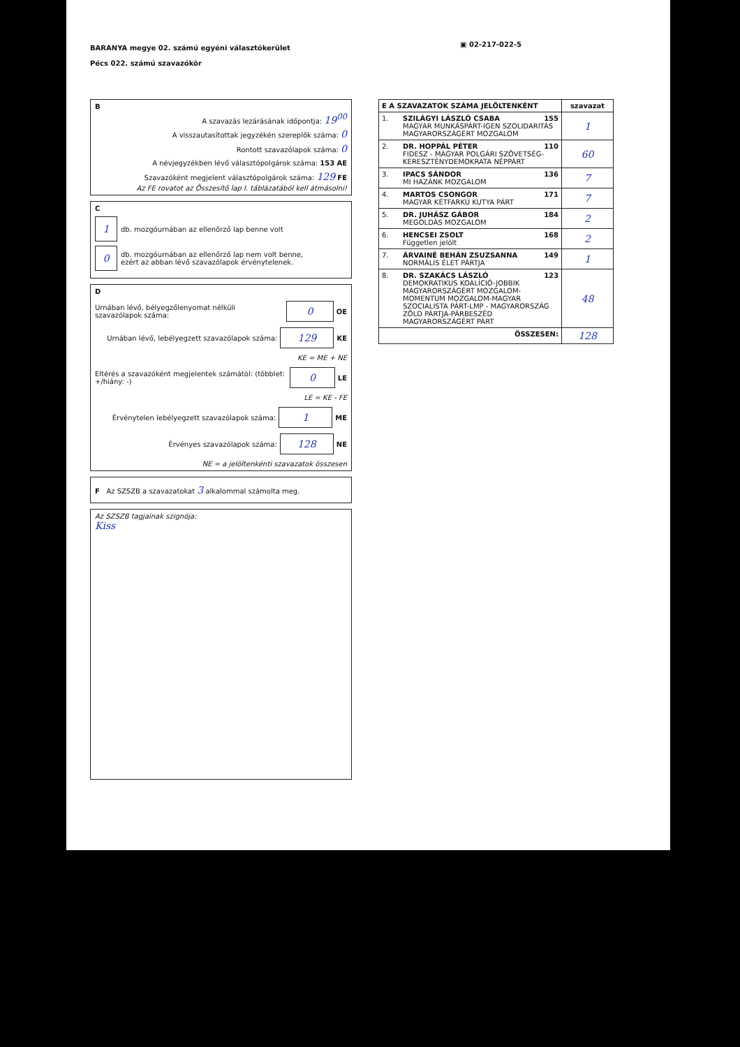BARANYA megye 02. számú egyéni választókerület
Pécs 022. számú szavazókör
▣ 02-217-022-5
B
A szavazás lezárásának időpontja: 19<sup>00</sup>
A visszautasítottak jegyzékén szereplők száma: 0
Rontott szavazólapok száma: 0
A névjegyzékben lévő választópolgárok száma: 153 AE
Szavazóként megjelent választópolgárok száma: 129 FE
Az FE rovatot az Összesítő lap I. táblázatából kell átmásolni!
C
1
db. mozgóurnában az ellenőrző lap benne volt
0
db. mozgóurnában az ellenőrző lap nem volt benne,
ezért az abban lévő szavazólapok érvénytelenek.
D
Urnában lévő, bélyegzőlenyomat nélküli szavazólapok száma:
0
OE
Urnában lévő, lebélyegzett szavazólapok száma:
129
KE
KE = ME + NE
Eltérés a szavazóként megjelentek számától: (többlet: +/hiány: -)
0
LE
LE = KE - FE
Érvénytelen lebélyegzett szavazólapok száma:
1
ME
Érvényes szavazólapok száma:
128
NE
NE = a jelöltenkénti szavazatok összesen
F Az SZSZB a szavazatokat 3 alkalommal számolta meg.
Az SZSZB tagjainak szignója:
Kiss
| E A SZAVAZATOK SZÁMA JELÖLTENKÉNT | | szavazat |
| --- | --- | --- |
| 1. | SZILÁGYI LÁSZLÓ CSABA 155 MAGYAR MUNKÁSPÁRT-IGEN SZOLIDARITÁS MAGYARORSZÁGÉRT MOZGALOM | 1 |
| 2. | DR. HOPPÁL PÉTER 110 FIDESZ - MAGYAR POLGÁRI SZÖVETSÉG-KERESZTÉNYDEMOKRATA NÉPPÁRT | 60 |
| 3. | IPACS SÁNDOR 136 MI HAZÁNK MOZGALOM | 7 |
| 4. | MARTOS CSONGOR 171 MAGYAR KÉTFARKÚ KUTYA PÁRT | 7 |
| 5. | DR. JUHÁSZ GÁBOR 184 MEGOLDÁS MOZGALOM | 2 |
| 6. | HENCSEI ZSOLT 168 Független jelölt | 2 |
| 7. | ÁRVAINÉ BEHÁN ZSUZSANNA 149 NORMÁLIS ÉLET PÁRTJA | 1 |
| 8. | DR. SZAKÁCS LÁSZLÓ 123 DEMOKRATIKUS KOALÍCIÓ-JOBBIK MAGYARORSZÁGÉRT MOZGALOM-MOMENTUM MOZGALOM-MAGYAR SZOCIALISTA PÁRT-LMP - MAGYARORSZÁG ZÖLD PÁRTJA-PÁRBESZÉD MAGYARORSZÁGÉRT PÁRT | 48 |
| ÖSSZESEN: | | 128 |